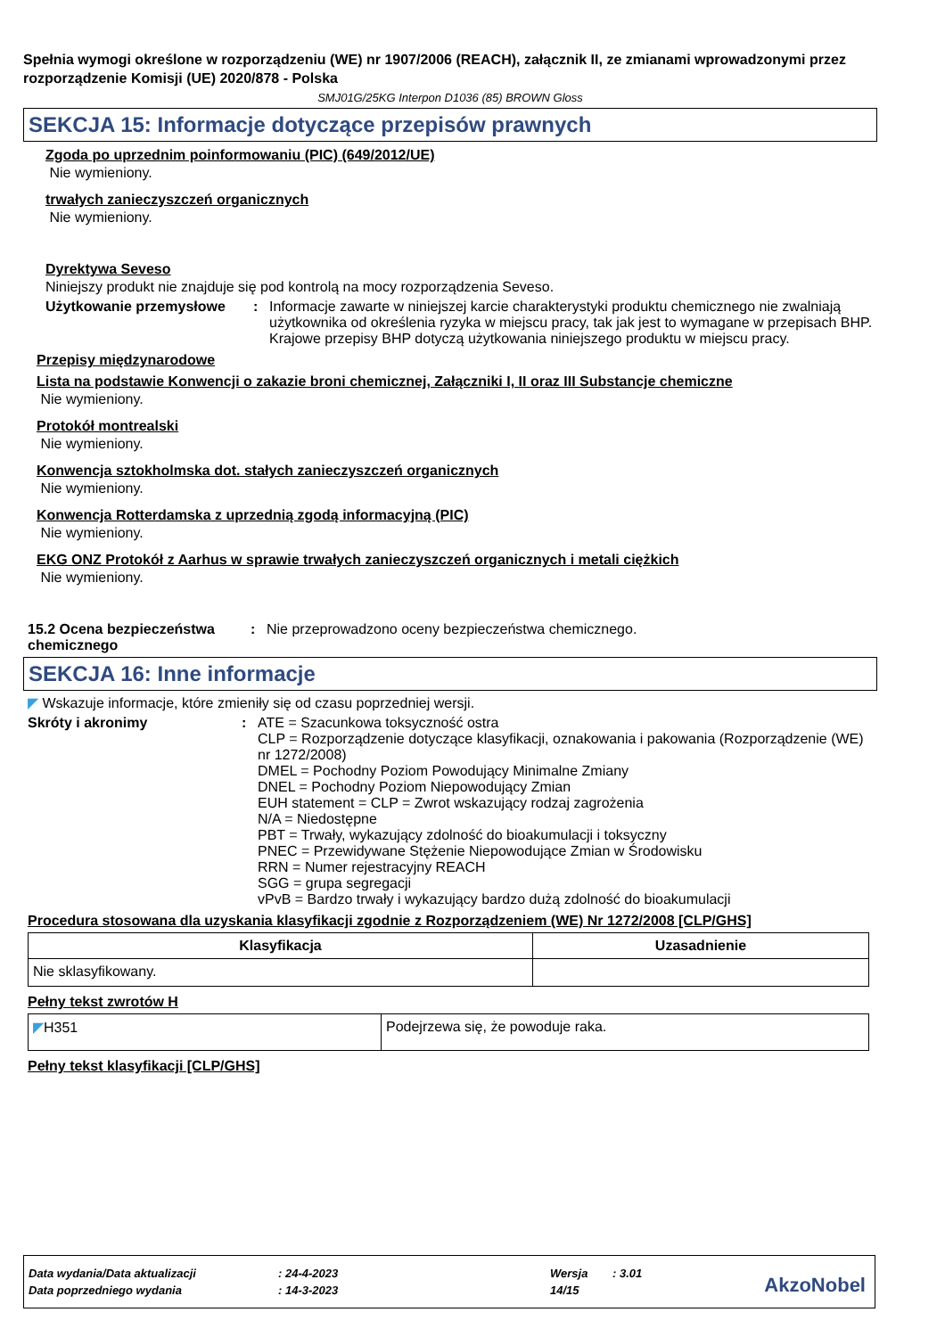Spełnia wymogi określone w rozporządzeniu (WE) nr 1907/2006 (REACH), załącznik II, ze zmianami wprowadzonymi przez rozporządzenie Komisji (UE) 2020/878 - Polska
SMJ01G/25KG Interpon D1036 (85) BROWN Gloss
SEKCJA 15: Informacje dotyczące przepisów prawnych
Zgoda po uprzednim poinformowaniu (PIC) (649/2012/UE)
Nie wymieniony.
trwałych zanieczyszczeń organicznych
Nie wymieniony.
Dyrektywa Seveso
Niniejszy produkt nie znajduje się pod kontrolą na mocy rozporządzenia Seveso.
Użytkowanie przemysłowe : Informacje zawarte w niniejszej karcie charakterystyki produktu chemicznego nie zwalniają użytkownika od określenia ryzyka w miejscu pracy, tak jak jest to wymagane w przepisach BHP. Krajowe przepisy BHP dotyczą użytkowania niniejszego produktu w miejscu pracy.
Przepisy międzynarodowe
Lista na podstawie Konwencji o zakazie broni chemicznej, Załączniki I, II oraz III Substancje chemiczne
Nie wymieniony.
Protokół montrealski
Nie wymieniony.
Konwencja sztokholmska dot. stałych zanieczyszczeń organicznych
Nie wymieniony.
Konwencja Rotterdamska z uprzednią zgodą informacyjną (PIC)
Nie wymieniony.
EKG ONZ Protokół z Aarhus w sprawie trwałych zanieczyszczeń organicznych i metali ciężkich
Nie wymieniony.
15.2 Ocena bezpieczeństwa chemicznego
: Nie przeprowadzono oceny bezpieczeństwa chemicznego.
SEKCJA 16: Inne informacje
◤ Wskazuje informacje, które zmieniły się od czasu poprzedniej wersji.
Skróty i akronimy : ATE = Szacunkowa toksyczność ostra
CLP = Rozporządzenie dotyczące klasyfikacji, oznakowania i pakowania (Rozporządzenie (WE) nr 1272/2008)
DMEL = Pochodny Poziom Powodujący Minimalne Zmiany
DNEL = Pochodny Poziom Niepowodujący Zmian
EUH statement = CLP = Zwrot wskazujący rodzaj zagrożenia
N/A = Niedostępne
PBT = Trwały, wykazujący zdolność do bioakumulacji i toksyczny
PNEC = Przewidywane Stężenie Niepowodujące Zmian w Środowisku
RRN = Numer rejestracyjny REACH
SGG = grupa segregacji
vPvB = Bardzo trwały i wykazujący bardzo dużą zdolność do bioakumulacji
Procedura stosowana dla uzyskania klasyfikacji zgodnie z Rozporządzeniem (WE) Nr 1272/2008 [CLP/GHS]
| Klasyfikacja | Uzasadnienie |
| --- | --- |
| Nie sklasyfikowany. | |
Pełny tekst zwrotów H
| ◤ H351 | Podejrzewa się, że powoduje raka. |
Pełny tekst klasyfikacji [CLP/GHS]
Data wydania/Data aktualizacji: 24-4-2023 Wersja: 3.01
Data poprzedniego wydania: 14-3-2023 14/15
AkzoNobel